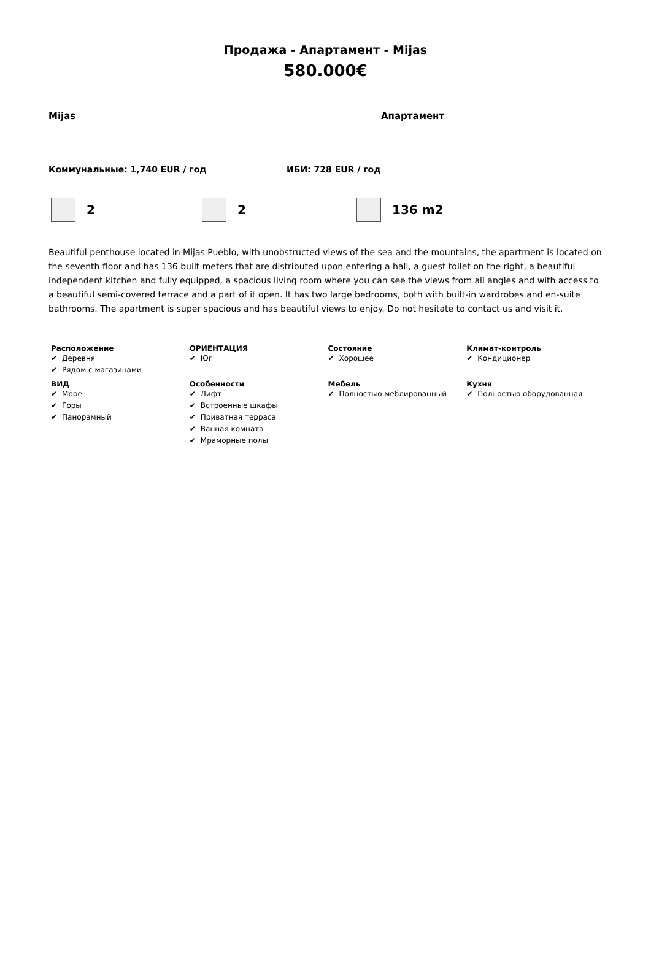Продажа - Апартамент - Mijas
580.000€
Mijas Апартамент
Коммунальные: 1,740 EUR / год ИБИ: 728 EUR / год
2 2 136 m2
Beautiful penthouse located in Mijas Pueblo, with unobstructed views of the sea and the mountains, the apartment is located on the seventh floor and has 136 built meters that are distributed upon entering a hall, a guest toilet on the right, a beautiful independent kitchen and fully equipped, a spacious living room where you can see the views from all angles and with access to a beautiful semi-covered terrace and a part of it open. It has two large bedrooms, both with built-in wardrobes and en-suite bathrooms. The apartment is super spacious and has beautiful views to enjoy. Do not hesitate to contact us and visit it.
| Расположение Деревня Рядом с магазинами | ОРИЕНТАЦИЯ Юг | Состояние Хорошее | Климат-контроль Кондиционер |
| ВИД Море Горы Панорамный | Особенности Лифт Встроенные шкафы Приватная терраса Ванная комната Мраморные полы | Мебель Полностью меблированный | Кухня Полностью оборудованная |